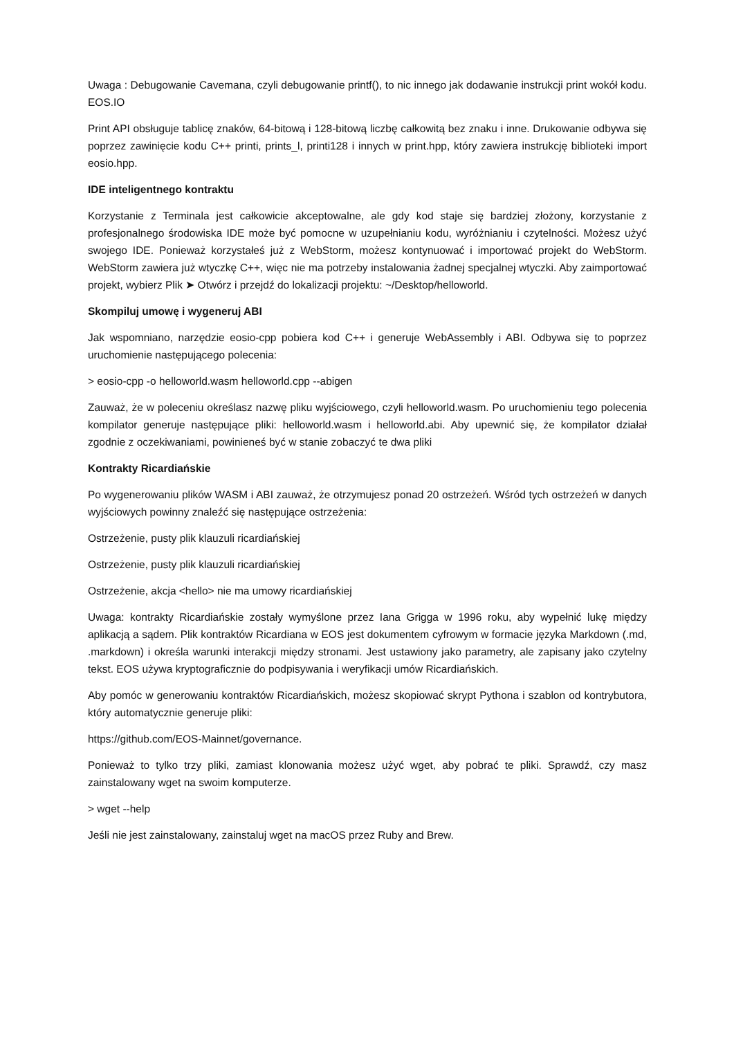Uwaga : Debugowanie Cavemana, czyli debugowanie printf(), to nic innego jak dodawanie instrukcji print wokół kodu. EOS.IO
Print API obsługuje tablicę znaków, 64-bitową i 128-bitową liczbę całkowitą bez znaku i inne. Drukowanie odbywa się poprzez zawinięcie kodu C++ printi, prints_l, printi128 i innych w print.hpp, który zawiera instrukcję biblioteki import eosio.hpp.
IDE inteligentnego kontraktu
Korzystanie z Terminala jest całkowicie akceptowalne, ale gdy kod staje się bardziej złożony, korzystanie z profesjonalnego środowiska IDE może być pomocne w uzupełnianiu kodu, wyróżnianiu i czytelności. Możesz użyć swojego IDE. Ponieważ korzystałeś już z WebStorm, możesz kontynuować i importować projekt do WebStorm. WebStorm zawiera już wtyczkę C++, więc nie ma potrzeby instalowania żadnej specjalnej wtyczki. Aby zaimportować projekt, wybierz Plik ➤ Otwórz i przejdź do lokalizacji projektu: ~/Desktop/helloworld.
Skompiluj umowę i wygeneruj ABI
Jak wspomniano, narzędzie eosio-cpp pobiera kod C++ i generuje WebAssembly i ABI. Odbywa się to poprzez uruchomienie następującego polecenia:
> eosio-cpp -o helloworld.wasm helloworld.cpp --abigen
Zauważ, że w poleceniu określasz nazwę pliku wyjściowego, czyli helloworld.wasm. Po uruchomieniu tego polecenia kompilator generuje następujące pliki: helloworld.wasm i helloworld.abi. Aby upewnić się, że kompilator działał zgodnie z oczekiwaniami, powinieneś być w stanie zobaczyć te dwa pliki
Kontrakty Ricardiańskie
Po wygenerowaniu plików WASM i ABI zauważ, że otrzymujesz ponad 20 ostrzeżeń. Wśród tych ostrzeżeń w danych wyjściowych powinny znaleźć się następujące ostrzeżenia:
Ostrzeżenie, pusty plik klauzuli ricardiańskiej
Ostrzeżenie, pusty plik klauzuli ricardiańskiej
Ostrzeżenie, akcja <hello> nie ma umowy ricardiańskiej
Uwaga: kontrakty Ricardiańskie zostały wymyślone przez Iana Grigga w 1996 roku, aby wypełnić lukę między aplikacją a sądem. Plik kontraktów Ricardiana w EOS jest dokumentem cyfrowym w formacie języka Markdown (.md, .markdown) i określa warunki interakcji między stronami. Jest ustawiony jako parametry, ale zapisany jako czytelny tekst. EOS używa kryptograficznie do podpisywania i weryfikacji umów Ricardiańskich.
Aby pomóc w generowaniu kontraktów Ricardiańskich, możesz skopiować skrypt Pythona i szablon od kontrybutora, który automatycznie generuje pliki:
https://github.com/EOS-Mainnet/governance.
Ponieważ to tylko trzy pliki, zamiast klonowania możesz użyć wget, aby pobrać te pliki. Sprawdź, czy masz zainstalowany wget na swoim komputerze.
> wget --help
Jeśli nie jest zainstalowany, zainstaluj wget na macOS przez Ruby and Brew.